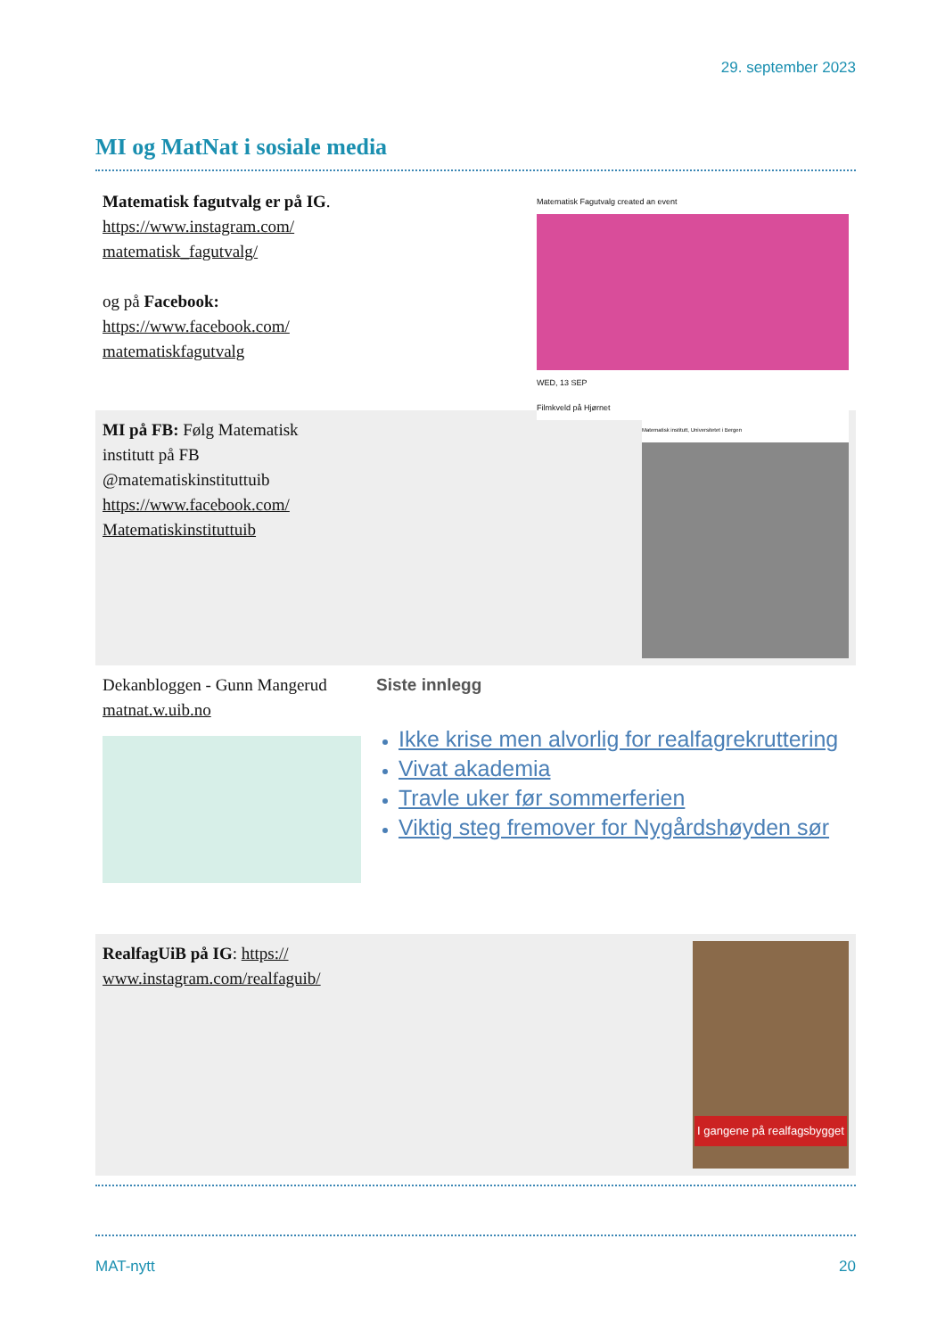29. september 2023
MI og MatNat i sosiale media
Matematisk fagutvalg er på IG. https://www.instagram.com/ matematisk_fagutvalg/
og på Facebook: https://www.facebook.com/ matematiskfagutvalg
Matematisk Fagutvalg created an event
WED, 13 SEP
Filmkveld på Hjørnet
MI på FB: Følg Matematisk
institutt på FB
@matematiskinstituttuib
https://www.facebook.com/
Matematiskinstituttuib
Matematisk institutt, Universitetet i Bergen
Dekanbloggen - Gunn Mangerud
matnat.w.uib.no
Siste innlegg
Ikke krise men alvorlig for realfagrekruttering
Vivat akademia
Travle uker før sommerferien
Viktig steg fremover for Nygårdshøyden sør
RealfagUiB på IG: https://
www.instagram.com/realfaguib/
I gangene på realfagsbygget
MAT-nytt 20